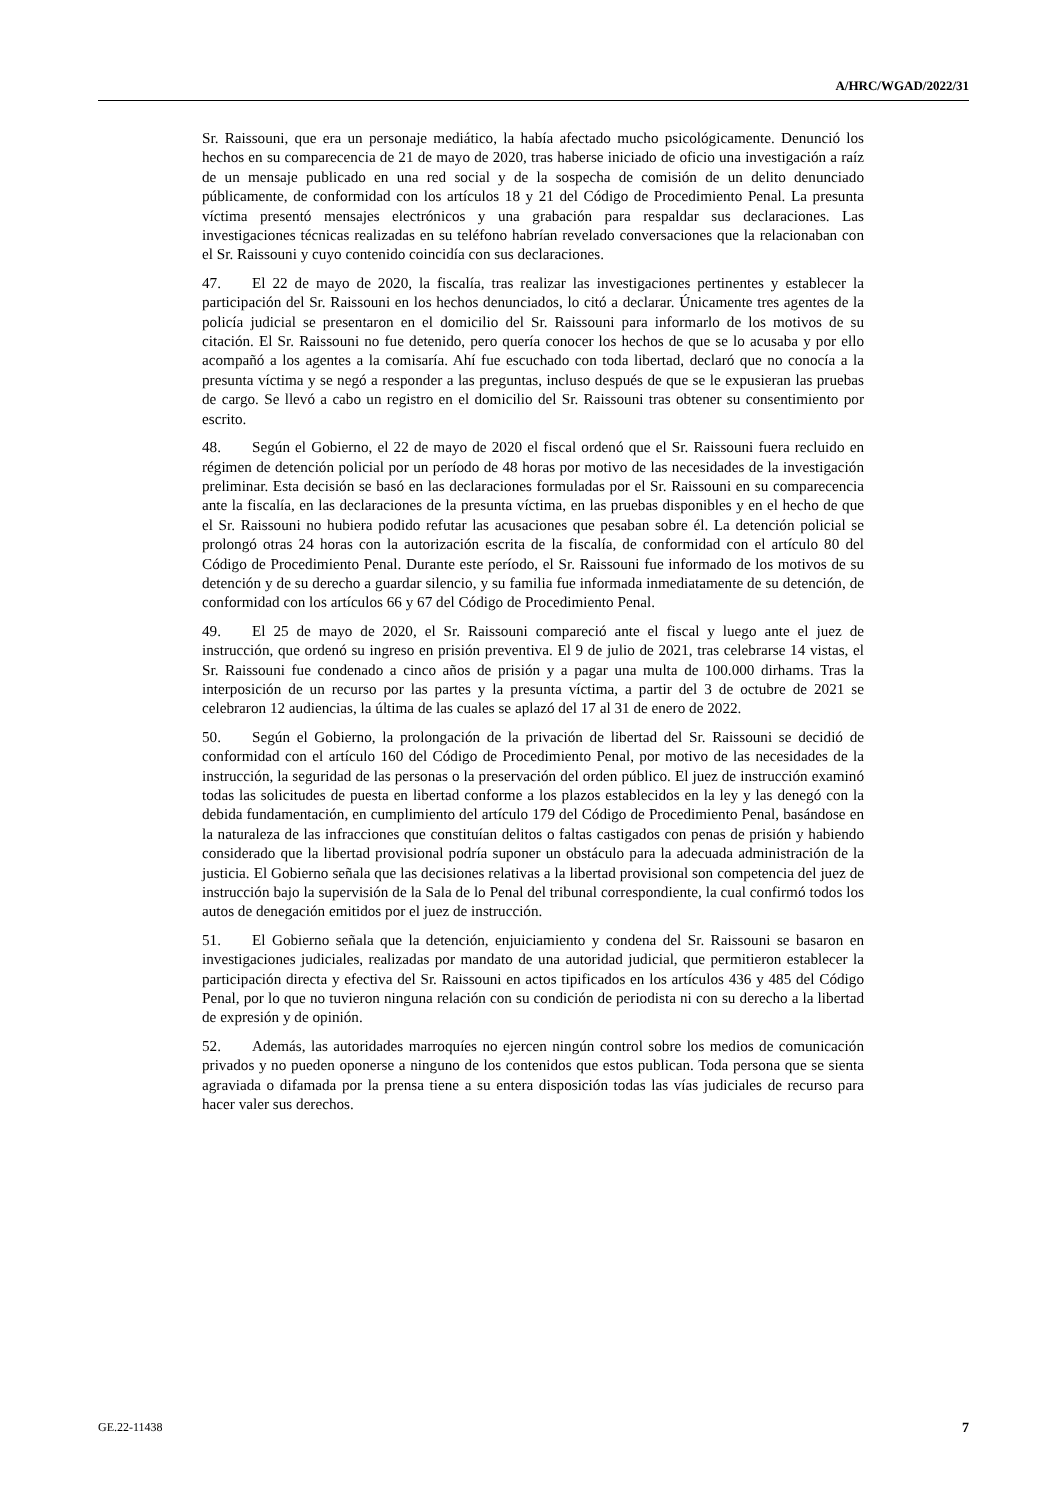A/HRC/WGAD/2022/31
Sr. Raissouni, que era un personaje mediático, la había afectado mucho psicológicamente. Denunció los hechos en su comparecencia de 21 de mayo de 2020, tras haberse iniciado de oficio una investigación a raíz de un mensaje publicado en una red social y de la sospecha de comisión de un delito denunciado públicamente, de conformidad con los artículos 18 y 21 del Código de Procedimiento Penal. La presunta víctima presentó mensajes electrónicos y una grabación para respaldar sus declaraciones. Las investigaciones técnicas realizadas en su teléfono habrían revelado conversaciones que la relacionaban con el Sr. Raissouni y cuyo contenido coincidía con sus declaraciones.
47. El 22 de mayo de 2020, la fiscalía, tras realizar las investigaciones pertinentes y establecer la participación del Sr. Raissouni en los hechos denunciados, lo citó a declarar. Únicamente tres agentes de la policía judicial se presentaron en el domicilio del Sr. Raissouni para informarlo de los motivos de su citación. El Sr. Raissouni no fue detenido, pero quería conocer los hechos de que se lo acusaba y por ello acompañó a los agentes a la comisaría. Ahí fue escuchado con toda libertad, declaró que no conocía a la presunta víctima y se negó a responder a las preguntas, incluso después de que se le expusieran las pruebas de cargo. Se llevó a cabo un registro en el domicilio del Sr. Raissouni tras obtener su consentimiento por escrito.
48. Según el Gobierno, el 22 de mayo de 2020 el fiscal ordenó que el Sr. Raissouni fuera recluido en régimen de detención policial por un período de 48 horas por motivo de las necesidades de la investigación preliminar. Esta decisión se basó en las declaraciones formuladas por el Sr. Raissouni en su comparecencia ante la fiscalía, en las declaraciones de la presunta víctima, en las pruebas disponibles y en el hecho de que el Sr. Raissouni no hubiera podido refutar las acusaciones que pesaban sobre él. La detención policial se prolongó otras 24 horas con la autorización escrita de la fiscalía, de conformidad con el artículo 80 del Código de Procedimiento Penal. Durante este período, el Sr. Raissouni fue informado de los motivos de su detención y de su derecho a guardar silencio, y su familia fue informada inmediatamente de su detención, de conformidad con los artículos 66 y 67 del Código de Procedimiento Penal.
49. El 25 de mayo de 2020, el Sr. Raissouni compareció ante el fiscal y luego ante el juez de instrucción, que ordenó su ingreso en prisión preventiva. El 9 de julio de 2021, tras celebrarse 14 vistas, el Sr. Raissouni fue condenado a cinco años de prisión y a pagar una multa de 100.000 dirhams. Tras la interposición de un recurso por las partes y la presunta víctima, a partir del 3 de octubre de 2021 se celebraron 12 audiencias, la última de las cuales se aplazó del 17 al 31 de enero de 2022.
50. Según el Gobierno, la prolongación de la privación de libertad del Sr. Raissouni se decidió de conformidad con el artículo 160 del Código de Procedimiento Penal, por motivo de las necesidades de la instrucción, la seguridad de las personas o la preservación del orden público. El juez de instrucción examinó todas las solicitudes de puesta en libertad conforme a los plazos establecidos en la ley y las denegó con la debida fundamentación, en cumplimiento del artículo 179 del Código de Procedimiento Penal, basándose en la naturaleza de las infracciones que constituían delitos o faltas castigados con penas de prisión y habiendo considerado que la libertad provisional podría suponer un obstáculo para la adecuada administración de la justicia. El Gobierno señala que las decisiones relativas a la libertad provisional son competencia del juez de instrucción bajo la supervisión de la Sala de lo Penal del tribunal correspondiente, la cual confirmó todos los autos de denegación emitidos por el juez de instrucción.
51. El Gobierno señala que la detención, enjuiciamiento y condena del Sr. Raissouni se basaron en investigaciones judiciales, realizadas por mandato de una autoridad judicial, que permitieron establecer la participación directa y efectiva del Sr. Raissouni en actos tipificados en los artículos 436 y 485 del Código Penal, por lo que no tuvieron ninguna relación con su condición de periodista ni con su derecho a la libertad de expresión y de opinión.
52. Además, las autoridades marroquíes no ejercen ningún control sobre los medios de comunicación privados y no pueden oponerse a ninguno de los contenidos que estos publican. Toda persona que se sienta agraviada o difamada por la prensa tiene a su entera disposición todas las vías judiciales de recurso para hacer valer sus derechos.
GE.22-11438 7